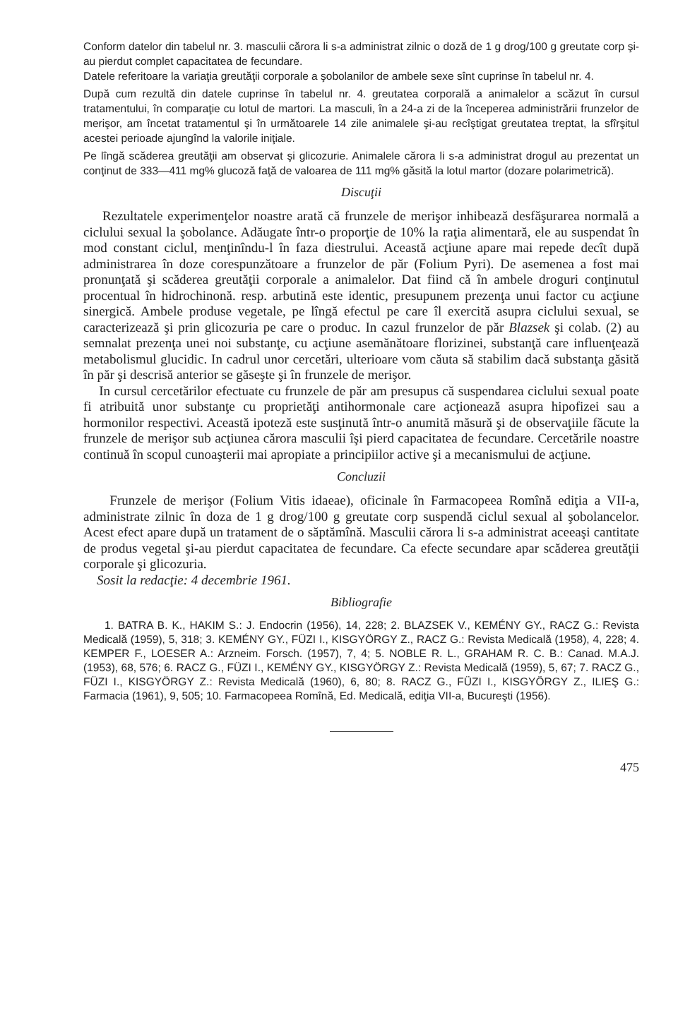Conform datelor din tabelul nr. 3. masculii cărora li s-a administrat zilnic o doză de 1 g drog/100 g greutate corp şi-au pierdut complet capacitatea de fecundare.
Datele referitoare la variaţia greutăţii corporale a şobolanilor de ambele sexe sînt cuprinse în tabelul nr. 4.
După cum rezultă din datele cuprinse în tabelul nr. 4. greutatea corporală a animalelor a scăzut în cursul tratamentului, în comparaţie cu lotul de martori. La masculi, în a 24-a zi de la începerea administrării frunzelor de merişor, am încetat tratamentul şi în următoarele 14 zile animalele şi-au recîştigat greutatea treptat, la sfîrşitul acestei perioade ajungînd la valorile iniţiale.
Pe lîngă scăderea greutăţii am observat şi glicozurie. Animalele cărora li s-a administrat drogul au prezentat un conţinut de 333—411 mg% glucoză faţă de valoarea de 111 mg% găsită la lotul martor (dozare polarimetrică).
Discuţii
Rezultatele experimenţelor noastre arată că frunzele de merişor inhibează desfăşurarea normală a ciclului sexual la şobolance. Adăugate într-o proporţie de 10% la raţia alimentară, ele au suspendat în mod constant ciclul, menţinîndu-l în faza diestrului. Această acţiune apare mai repede decît după administrarea în doze corespunzătoare a frunzelor de păr (Folium Pyri). De asemenea a fost mai pronunţată şi scăderea greutăţii corporale a animalelor. Dat fiind că în ambele droguri conţinutul procentual în hidrochinonă. resp. arbutină este identic, presupunem prezenţa unui factor cu acţiune sinergică. Ambele produse vegetale, pe lîngă efectul pe care îl exercită asupra ciclului sexual, se caracterizează şi prin glicozuria pe care o produc. In cazul frunzelor de păr Blazsek şi colab. (2) au semnalat prezenţa unei noi substanţe, cu acţiune asemănătoare florizinei, substanţă care influenţează metabolismul glucidic. In cadrul unor cercetări, ulterioare vom căuta să stabilim dacă substanţa găsită în păr şi descrisă anterior se găseşte şi în frunzele de merişor.
In cursul cercetărilor efectuate cu frunzele de păr am presupus că suspendarea ciclului sexual poate fi atribuită unor substanţe cu proprietăţi antihormonale care acţionează asupra hipofizei sau a hormonilor respectivi. Această ipoteză este susţinută într-o anumită măsură şi de observaţiile făcute la frunzele de merişor sub acţiunea cărora masculii îşi pierd capacitatea de fecundare. Cercetările noastre continuă în scopul cunoaşterii mai apropiate a principiilor active şi a mecanismului de acţiune.
Concluzii
Frunzele de merişor (Folium Vitis idaeae), oficinale în Farmacopeea Romînă ediţia a VII-a, administrate zilnic în doza de 1 g drog/100 g greutate corp suspendă ciclul sexual al şobolancelor. Acest efect apare după un tratament de o săptămînă. Masculii cărora li s-a administrat aceeaşi cantitate de produs vegetal şi-au pierdut capacitatea de fecundare. Ca efecte secundare apar scăderea greutăţii corporale şi glicozuria.
Sosit la redacţie: 4 decembrie 1961.
Bibliografie
1. BATRA B. K., HAKIM S.: J. Endocrin (1956), 14, 228; 2. BLAZSEK V., KEMÉNY GY., RACZ G.: Revista Medicală (1959), 5, 318; 3. KEMÉNY GY., FÜZI I., KISGYÖRGY Z., RACZ G.: Revista Medicală (1958), 4, 228; 4. KEMPER F., LOESER A.: Arzneim. Forsch. (1957), 7, 4; 5. NOBLE R. L., GRAHAM R. C. B.: Canad. M.A.J. (1953), 68, 576; 6. RACZ G., FÜZI I., KEMÉNY GY., KISGYÖRGY Z.: Revista Medicală (1959), 5, 67; 7. RACZ G., FÜZI I., KISGYÖRGY Z.: Revista Medicală (1960), 6, 80; 8. RACZ G., FÜZI I., KISGYÖRGY Z., ILIEŞ G.: Farmacia (1961), 9, 505; 10. Farmacopeea Romînă, Ed. Medicală, ediţia VII-a, Bucureşti (1956).
475